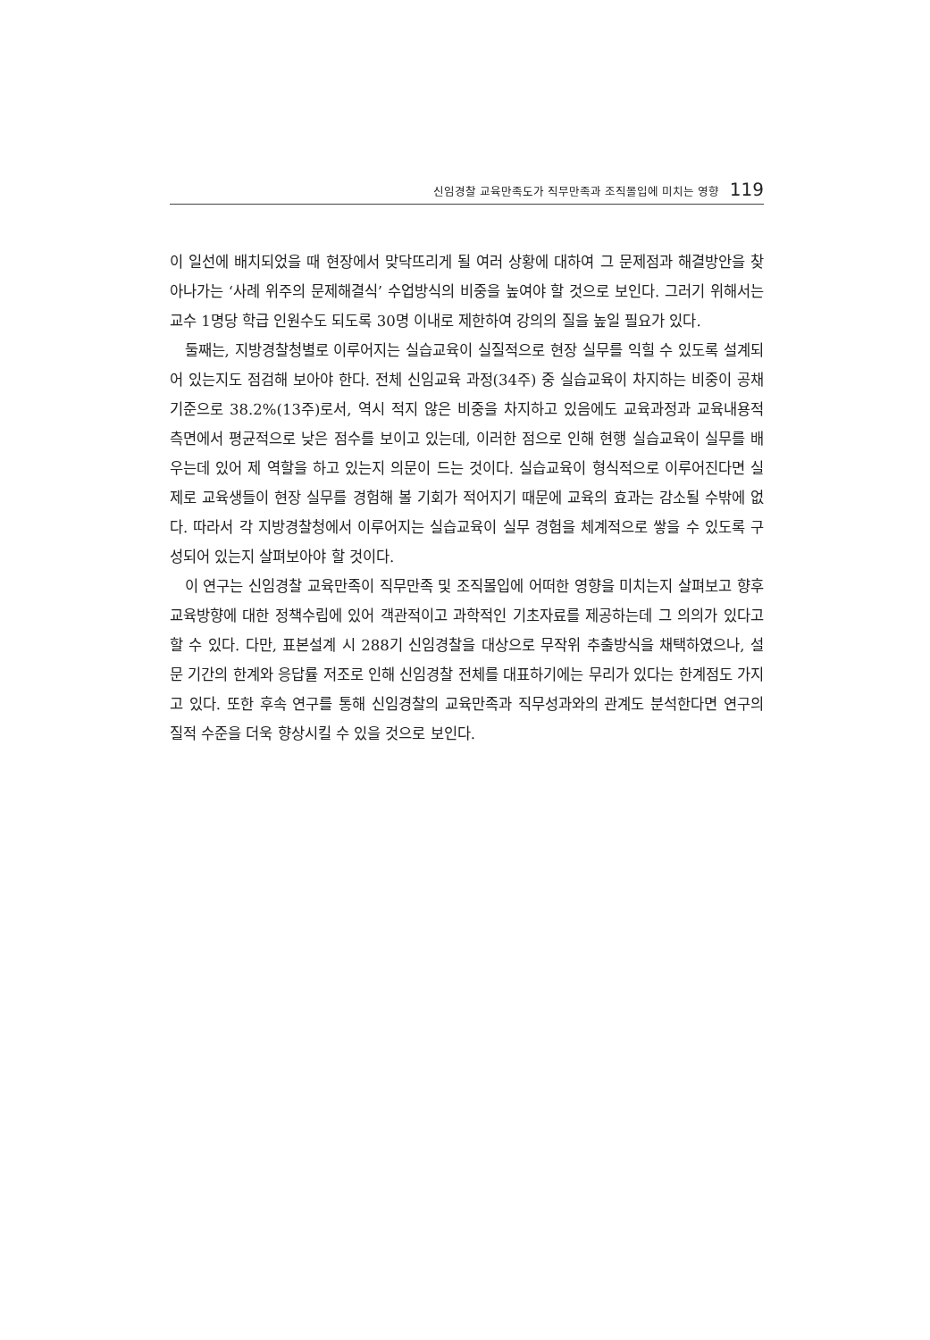신임경찰 교육만족도가 직무만족과 조직몰입에 미치는 영향 119
이 일선에 배치되었을 때 현장에서 맞닥뜨리게 될 여러 상황에 대하여 그 문제점과 해결방안을 찾아나가는 ‘사례 위주의 문제해결식’ 수업방식의 비중을 높여야 할 것으로 보인다. 그러기 위해서는 교수 1명당 학급 인원수도 되도록 30명 이내로 제한하여 강의의 질을 높일 필요가 있다.
둘째는, 지방경찰청별로 이루어지는 실습교육이 실질적으로 현장 실무를 익힐 수 있도록 설계되어 있는지도 점검해 보아야 한다. 전체 신임교육 과정(34주) 중 실습교육이 차지하는 비중이 공채 기준으로 38.2%(13주)로서, 역시 적지 않은 비중을 차지하고 있음에도 교육과정과 교육내용적 측면에서 평균적으로 낮은 점수를 보이고 있는데, 이러한 점으로 인해 현행 실습교육이 실무를 배우는데 있어 제 역할을 하고 있는지 의문이 드는 것이다. 실습교육이 형식적으로 이루어진다면 실제로 교육생들이 현장 실무를 경험해 볼 기회가 적어지기 때문에 교육의 효과는 감소될 수밖에 없다. 따라서 각 지방경찰청에서 이루어지는 실습교육이 실무 경험을 체계적으로 쌓을 수 있도록 구성되어 있는지 살펴보아야 할 것이다.
이 연구는 신임경찰 교육만족이 직무만족 및 조직몰입에 어떠한 영향을 미치는지 살펴보고 향후 교육방향에 대한 정책수립에 있어 객관적이고 과학적인 기초자료를 제공하는데 그 의의가 있다고 할 수 있다. 다만, 표본설계 시 288기 신임경찰을 대상으로 무작위 추출방식을 채택하였으나, 설문 기간의 한계와 응답률 저조로 인해 신임경찰 전체를 대표하기에는 무리가 있다는 한계점도 가지고 있다. 또한 후속 연구를 통해 신임경찰의 교육만족과 직무성과와의 관계도 분석한다면 연구의 질적 수준을 더욱 향상시킬 수 있을 것으로 보인다.